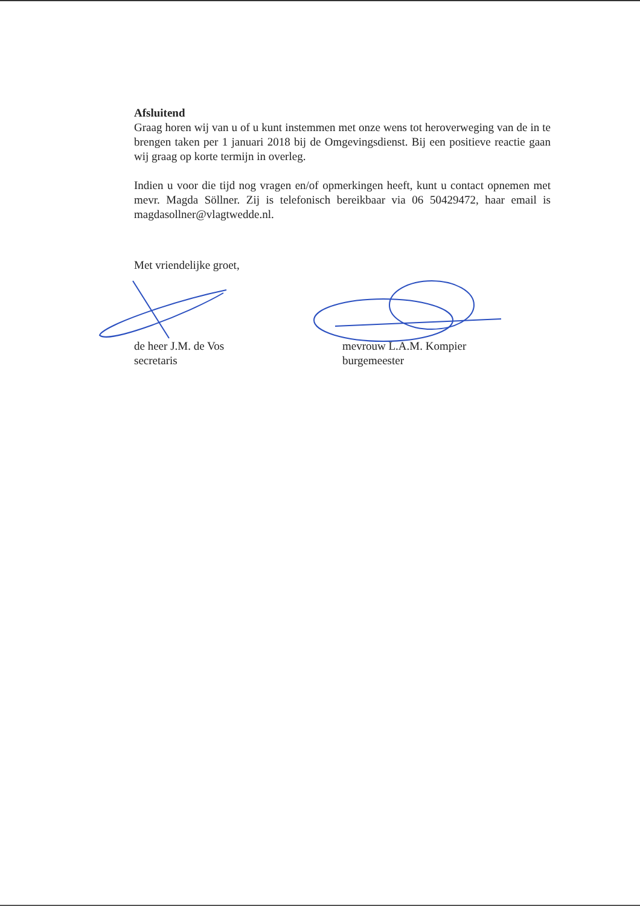Afsluitend
Graag horen wij van u of u kunt instemmen met onze wens tot heroverweging van de in te brengen taken per 1 januari 2018 bij de Omgevingsdienst. Bij een positieve reactie gaan wij graag op korte termijn in overleg.
Indien u voor die tijd nog vragen en/of opmerkingen heeft, kunt u contact opnemen met mevr. Magda Söllner. Zij is telefonisch bereikbaar via 06 50429472, haar email is magdasollner@vlagtwedde.nl.
Met vriendelijke groet,
de heer J.M. de Vos
secretaris
mevrouw L.A.M. Kompier
burgemeester